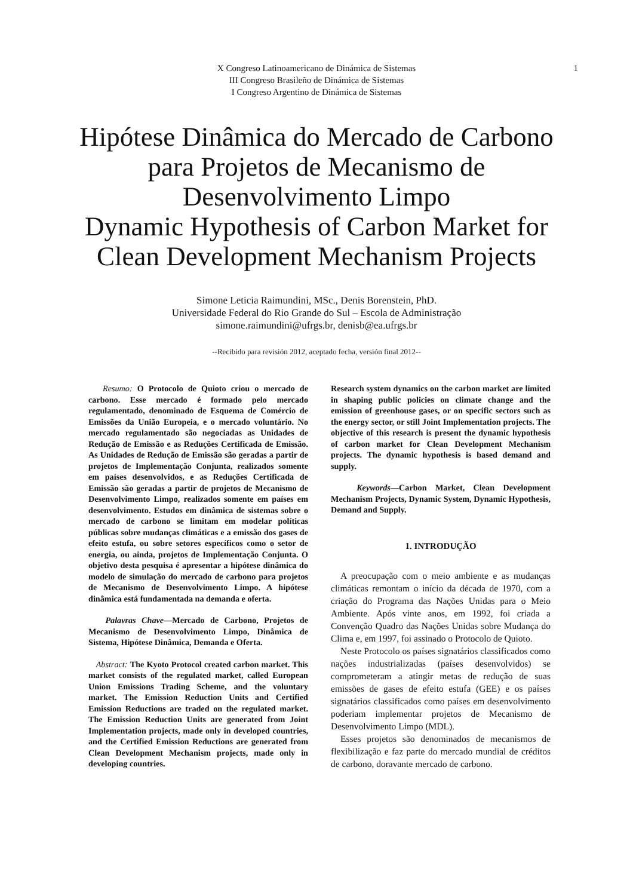X Congreso Latinoamericano de Dinámica de Sistemas
III Congreso Brasileño de Dinámica de Sistemas
I Congreso Argentino de Dinámica de Sistemas
1
Hipótese Dinâmica do Mercado de Carbono
para Projetos de Mecanismo de
Desenvolvimento Limpo
Dynamic Hypothesis of Carbon Market for
Clean Development Mechanism Projects
Simone Leticia Raimundini, MSc., Denis Borenstein, PhD.
Universidade Federal do Rio Grande do Sul – Escola de Administração
simone.raimundini@ufrgs.br, denisb@ea.ufrgs.br
--Recibido para revisión 2012, aceptado fecha, versión final 2012--
Resumo: O Protocolo de Quioto criou o mercado de carbono. Esse mercado é formado pelo mercado regulamentado, denominado de Esquema de Comércio de Emissões da União Europeia, e o mercado voluntário. No mercado regulamentado são negociadas as Unidades de Redução de Emissão e as Reduções Certificada de Emissão. As Unidades de Redução de Emissão são geradas a partir de projetos de Implementação Conjunta, realizados somente em países desenvolvidos, e as Reduções Certificada de Emissão são geradas a partir de projetos de Mecanismo de Desenvolvimento Limpo, realizados somente em países em desenvolvimento. Estudos em dinâmica de sistemas sobre o mercado de carbono se limitam em modelar políticas públicas sobre mudanças climáticas e a emissão dos gases de efeito estufa, ou sobre setores específicos como o setor de energia, ou ainda, projetos de Implementação Conjunta. O objetivo desta pesquisa é apresentar a hipótese dinâmica do modelo de simulação do mercado de carbono para projetos de Mecanismo de Desenvolvimento Limpo. A hipótese dinâmica está fundamentada na demanda e oferta.
Palavras Chave—Mercado de Carbono, Projetos de Mecanismo de Desenvolvimento Limpo, Dinâmica de Sistema, Hipótese Dinâmica, Demanda e Oferta.
Abstract: The Kyoto Protocol created carbon market. This market consists of the regulated market, called European Union Emissions Trading Scheme, and the voluntary market. The Emission Reduction Units and Certified Emission Reductions are traded on the regulated market. The Emission Reduction Units are generated from Joint Implementation projects, made only in developed countries, and the Certified Emission Reductions are generated from Clean Development Mechanism projects, made only in developing countries.
Research system dynamics on the carbon market are limited in shaping public policies on climate change and the emission of greenhouse gases, or on specific sectors such as the energy sector, or still Joint Implementation projects. The objective of this research is present the dynamic hypothesis of carbon market for Clean Development Mechanism projects. The dynamic hypothesis is based demand and supply.
Keywords—Carbon Market, Clean Development Mechanism Projects, Dynamic System, Dynamic Hypothesis, Demand and Supply.
1. INTRODUÇÃO
A preocupação com o meio ambiente e as mudanças climáticas remontam o início da década de 1970, com a criação do Programa das Nações Unidas para o Meio Ambiente. Após vinte anos, em 1992, foi criada a Convenção Quadro das Nações Unidas sobre Mudança do Clima e, em 1997, foi assinado o Protocolo de Quioto.
Neste Protocolo os países signatários classificados como nações industrializadas (países desenvolvidos) se comprometeram a atingir metas de redução de suas emissões de gases de efeito estufa (GEE) e os países signatários classificados como países em desenvolvimento poderiam implementar projetos de Mecanismo de Desenvolvimento Limpo (MDL).
Esses projetos são denominados de mecanismos de flexibilização e faz parte do mercado mundial de créditos de carbono, doravante mercado de carbono.